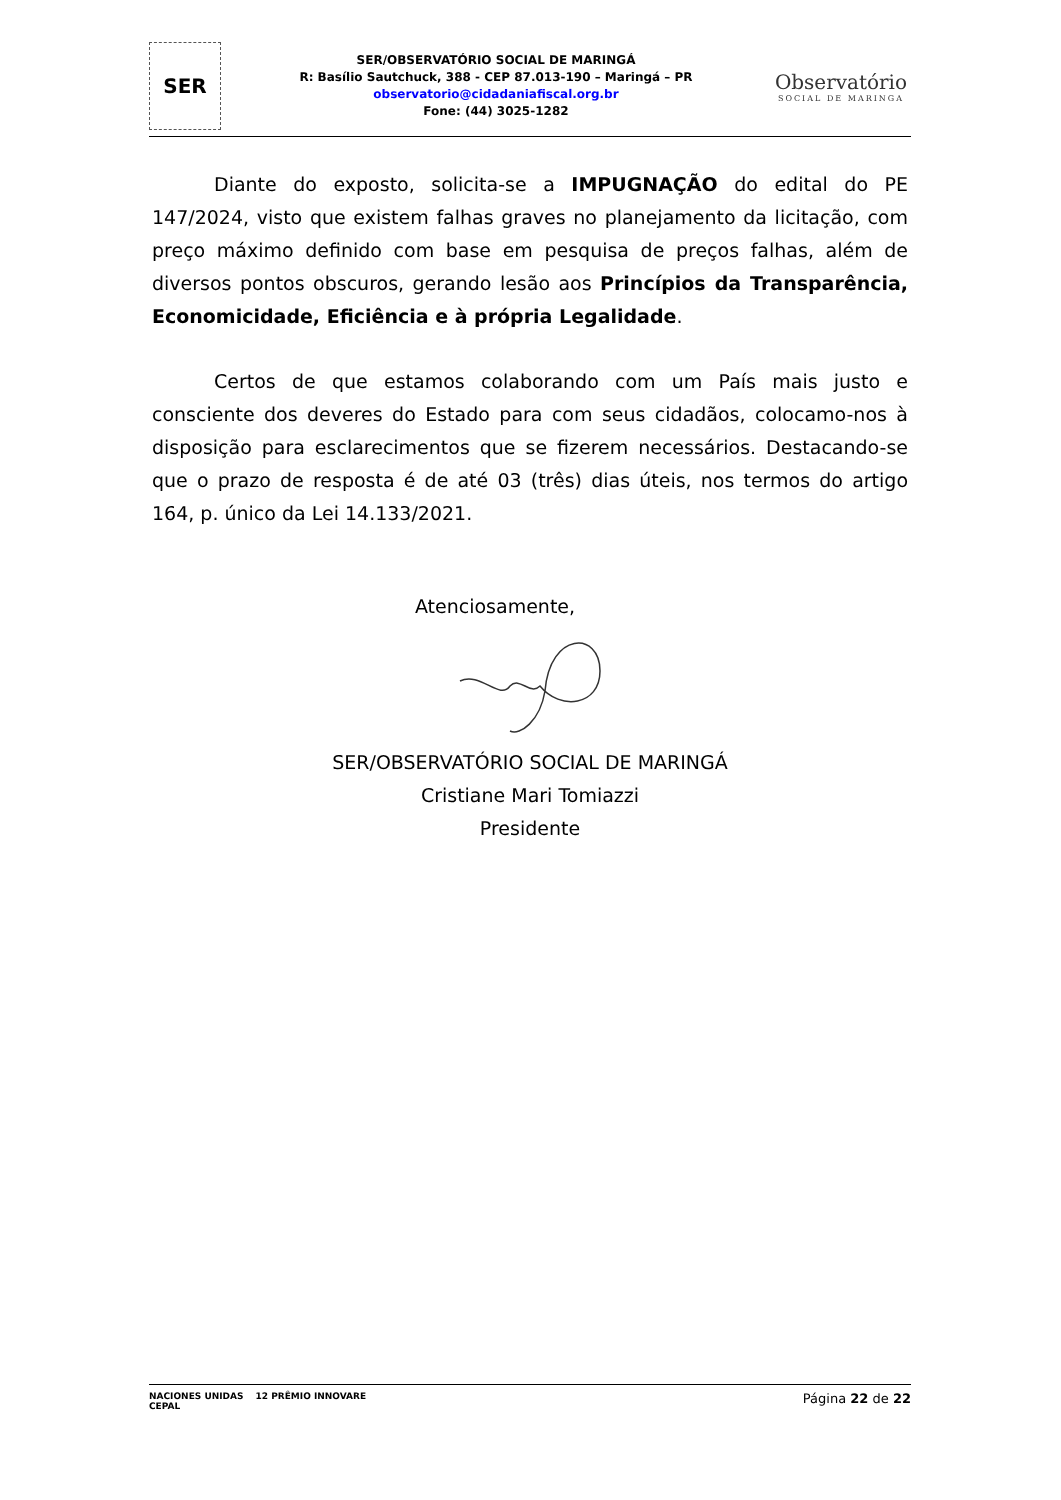SER
SER/OBSERVATÓRIO SOCIAL DE MARINGÁ
R: Basílio Sautchuck, 388 - CEP 87.013-190 – Maringá – PR
observatorio@cidadaniafiscal.org.br
Fone: (44) 3025-1282
Observatório
SOCIAL DE MARINGA
Diante do exposto, solicita-se a IMPUGNAÇÃO do edital do PE 147/2024, visto que existem falhas graves no planejamento da licitação, com preço máximo definido com base em pesquisa de preços falhas, além de diversos pontos obscuros, gerando lesão aos Princípios da Transparência, Economicidade, Eficiência e à própria Legalidade.
Certos de que estamos colaborando com um País mais justo e consciente dos deveres do Estado para com seus cidadãos, colocamo-nos à disposição para esclarecimentos que se fizerem necessários. Destacando-se que o prazo de resposta é de até 03 (três) dias úteis, nos termos do artigo 164, p. único da Lei 14.133/2021.
Atenciosamente,
SER/OBSERVATÓRIO SOCIAL DE MARINGÁ
Cristiane Mari Tomiazzi
Presidente
NACIONES UNIDAS
CEPAL
12 PRÊMIO INNOVARE
Página 22 de 22